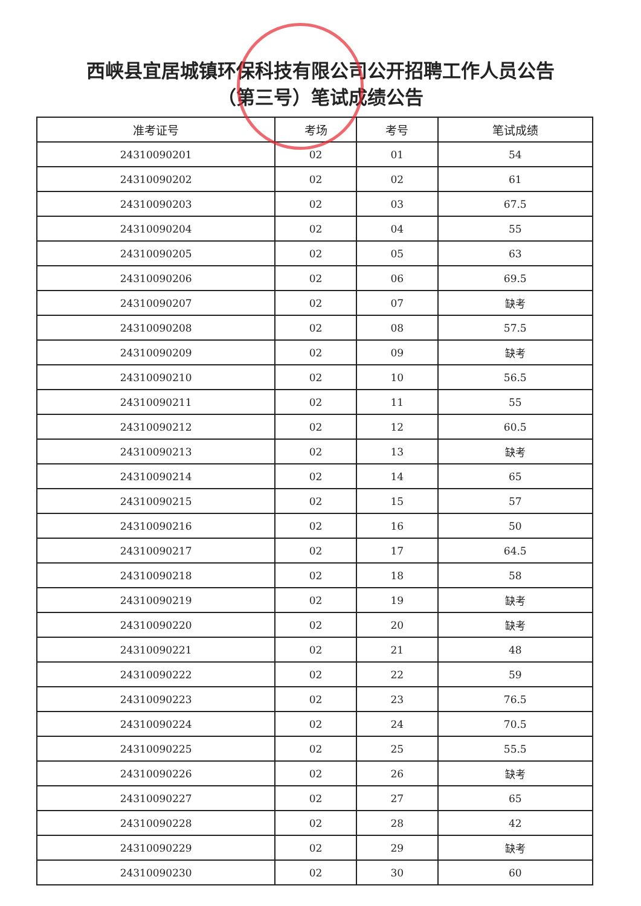西峡县宜居城镇环保科技有限公司公开招聘工作人员公告
（第三号）笔试成绩公告
| 准考证号 | 考场 | 考号 | 笔试成绩 |
| --- | --- | --- | --- |
| 24310090201 | 02 | 01 | 54 |
| 24310090202 | 02 | 02 | 61 |
| 24310090203 | 02 | 03 | 67.5 |
| 24310090204 | 02 | 04 | 55 |
| 24310090205 | 02 | 05 | 63 |
| 24310090206 | 02 | 06 | 69.5 |
| 24310090207 | 02 | 07 | 缺考 |
| 24310090208 | 02 | 08 | 57.5 |
| 24310090209 | 02 | 09 | 缺考 |
| 24310090210 | 02 | 10 | 56.5 |
| 24310090211 | 02 | 11 | 55 |
| 24310090212 | 02 | 12 | 60.5 |
| 24310090213 | 02 | 13 | 缺考 |
| 24310090214 | 02 | 14 | 65 |
| 24310090215 | 02 | 15 | 57 |
| 24310090216 | 02 | 16 | 50 |
| 24310090217 | 02 | 17 | 64.5 |
| 24310090218 | 02 | 18 | 58 |
| 24310090219 | 02 | 19 | 缺考 |
| 24310090220 | 02 | 20 | 缺考 |
| 24310090221 | 02 | 21 | 48 |
| 24310090222 | 02 | 22 | 59 |
| 24310090223 | 02 | 23 | 76.5 |
| 24310090224 | 02 | 24 | 70.5 |
| 24310090225 | 02 | 25 | 55.5 |
| 24310090226 | 02 | 26 | 缺考 |
| 24310090227 | 02 | 27 | 65 |
| 24310090228 | 02 | 28 | 42 |
| 24310090229 | 02 | 29 | 缺考 |
| 24310090230 | 02 | 30 | 60 |